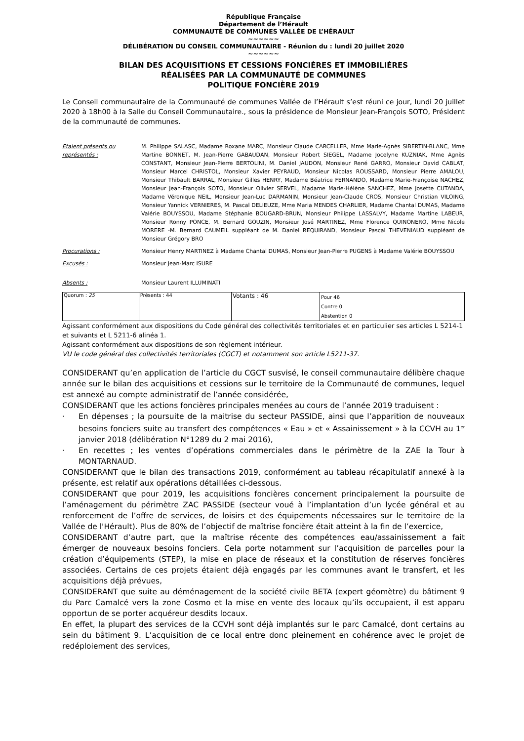République Française
Département de l’Hérault
COMMUNAUTÉ DE COMMUNES VALLÉE DE L’HÉRAULT
~~~~~~
DÉLIBÉRATION DU CONSEIL COMMUNAUTAIRE - Réunion du : lundi 20 juillet 2020
~~~~~~
BILAN DES ACQUISITIONS ET CESSIONS FONCIÈRES ET IMMOBILIÈRES
RÉALISÉES PAR LA COMMUNAUTÉ DE COMMUNES
POLITIQUE FONCIÈRE 2019
Le Conseil communautaire de la Communauté de communes Vallée de l’Hérault s’est réuni ce jour, lundi 20 juillet 2020 à 18h00 à la Salle du Conseil Communautaire., sous la présidence de Monsieur Jean-François SOTO, Président de la communauté de communes.
Etaient présents ou représentés :
M. Philippe SALASC, Madame Roxane MARC, Monsieur Claude CARCELLER, Mme Marie-Agnès SIBERTIN-BLANC, Mme Martine BONNET, M. Jean-Pierre GABAUDAN, Monsieur Robert SIEGEL, Madame Jocelyne KUZNIAK, Mme Agnès CONSTANT, Monsieur Jean-Pierre BERTOLINI, M. Daniel JAUDON, Monsieur René GARRO, Monsieur David CABLAT, Monsieur Marcel CHRISTOL, Monsieur Xavier PEYRAUD, Monsieur Nicolas ROUSSARD, Monsieur Pierre AMALOU, Monsieur Thibault BARRAL, Monsieur Gilles HENRY, Madame Béatrice FERNANDO, Madame Marie-Françoise NACHEZ, Monsieur Jean-François SOTO, Monsieur Olivier SERVEL, Madame Marie-Hélène SANCHEZ, Mme Josette CUTANDA, Madame Véronique NEIL, Monsieur Jean-Luc DARMANIN, Monsieur Jean-Claude CROS, Monsieur Christian VILOING, Monsieur Yannick VERNIERES, M. Pascal DELIEUZE, Mme Maria MENDES CHARLIER, Madame Chantal DUMAS, Madame Valérie BOUYSSOU, Madame Stéphanie BOUGARD-BRUN, Monsieur Philippe LASSALVY, Madame Martine LABEUR, Monsieur Ronny PONCE, M. Bernard GOUZIN, Monsieur José MARTINEZ, Mme Florence QUINONERO, Mme Nicole MORERE -M. Bernard CAUMEIL suppléant de M. Daniel REQUIRAND, Monsieur Pascal THEVENIAUD suppléant de Monsieur Grégory BRO
Procurations : Monsieur Henry MARTINEZ à Madame Chantal DUMAS, Monsieur Jean-Pierre PUGENS à Madame Valérie BOUYSSOU
Excusés : Monsieur Jean-Marc ISURE
Absents : Monsieur Laurent ILLUMINATI
| Quorum : 25 | Présents : 44 | Votants : 46 | Pour 46 Contre 0 Abstention 0 |
Agissant conformément aux dispositions du Code général des collectivités territoriales et en particulier ses articles L 5214-1 et suivants et L 5211-6 alinéa 1.
Agissant conformément aux dispositions de son règlement intérieur.
VU le code général des collectivités territoriales (CGCT) et notamment son article L5211-37.
CONSIDERANT qu’en application de l’article du CGCT susvisé, le conseil communautaire délibère chaque année sur le bilan des acquisitions et cessions sur le territoire de la Communauté de communes, lequel est annexé au compte administratif de l’année considérée,
CONSIDERANT que les actions foncières principales menées au cours de l’année 2019 traduisent :
· En dépenses ; la poursuite de la maitrise du secteur PASSIDE, ainsi que l’apparition de nouveaux besoins fonciers suite au transfert des compétences « Eau » et « Assainissement » à la CCVH au 1<sup>er</sup> janvier 2018 (délibération N°1289 du 2 mai 2016),
· En recettes ; les ventes d’opérations commerciales dans le périmètre de la ZAE la Tour à MONTARNAUD.
CONSIDERANT que le bilan des transactions 2019, conformément au tableau récapitulatif annexé à la présente, est relatif aux opérations détaillées ci-dessous.
CONSIDERANT que pour 2019, les acquisitions foncières concernent principalement la poursuite de l’aménagement du périmètre ZAC PASSIDE (secteur voué à l’implantation d’un lycée général et au renforcement de l’offre de services, de loisirs et des équipements nécessaires sur le territoire de la Vallée de l'Hérault). Plus de 80% de l’objectif de maîtrise foncière était atteint à la fin de l’exercice,
CONSIDERANT d’autre part, que la maîtrise récente des compétences eau/assainissement a fait émerger de nouveaux besoins fonciers. Cela porte notamment sur l’acquisition de parcelles pour la création d’équipements (STEP), la mise en place de réseaux et la constitution de réserves foncières associées. Certains de ces projets étaient déjà engagés par les communes avant le transfert, et les acquisitions déjà prévues,
CONSIDERANT que suite au déménagement de la société civile BETA (expert géomètre) du bâtiment 9 du Parc Camalcé vers la zone Cosmo et la mise en vente des locaux qu’ils occupaient, il est apparu opportun de se porter acquéreur desdits locaux.
En effet, la plupart des services de la CCVH sont déjà implantés sur le parc Camalcé, dont certains au sein du bâtiment 9. L’acquisition de ce local entre donc pleinement en cohérence avec le projet de redéploiement des services,